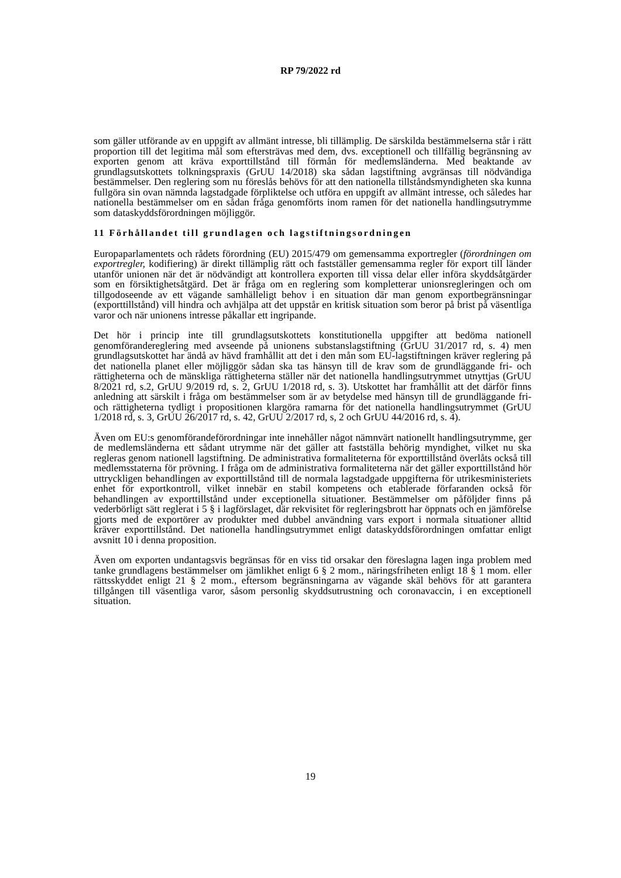RP 79/2022 rd
som gäller utförande av en uppgift av allmänt intresse, bli tillämplig. De särskilda bestämmelserna står i rätt proportion till det legitima mål som eftersträvas med dem, dvs. exceptionell och tillfällig begränsning av exporten genom att kräva exporttillstånd till förmån för medlemsländerna. Med beaktande av grundlagsutskottets tolkningspraxis (GrUU 14/2018) ska sådan lagstiftning avgränsas till nödvändiga bestämmelser. Den reglering som nu föreslås behövs för att den nationella tillståndsmyndigheten ska kunna fullgöra sin ovan nämnda lagstadgade förpliktelse och utföra en uppgift av allmänt intresse, och således har nationella bestämmelser om en sådan fråga genomförts inom ramen för det nationella handlingsutrymme som dataskyddsförordningen möjliggör.
11 Förhållandet till grundlagen och lagstiftningsordningen
Europaparlamentets och rådets förordning (EU) 2015/479 om gemensamma exportregler (förordningen om exportregler, kodifiering) är direkt tillämplig rätt och fastställer gemensamma regler för export till länder utanför unionen när det är nödvändigt att kontrollera exporten till vissa delar eller införa skyddsåtgärder som en försiktighetsåtgärd. Det är fråga om en reglering som kompletterar unionsregleringen och om tillgodoseende av ett vägande samhälleligt behov i en situation där man genom exportbegränsningar (exporttillstånd) vill hindra och avhjälpa att det uppstår en kritisk situation som beror på brist på väsentliga varor och när unionens intresse påkallar ett ingripande.
Det hör i princip inte till grundlagsutskottets konstitutionella uppgifter att bedöma nationell genomförandereglering med avseende på unionens substanslagstiftning (GrUU 31/2017 rd, s. 4) men grundlagsutskottet har ändå av hävd framhållit att det i den mån som EU-lagstiftningen kräver reglering på det nationella planet eller möjliggör sådan ska tas hänsyn till de krav som de grundläggande fri- och rättigheterna och de mänskliga rättigheterna ställer när det nationella handlingsutrymmet utnyttjas (GrUU 8/2021 rd, s.2, GrUU 9/2019 rd, s. 2, GrUU 1/2018 rd, s. 3). Utskottet har framhållit att det därför finns anledning att särskilt i fråga om bestämmelser som är av betydelse med hänsyn till de grundläggande fri- och rättigheterna tydligt i propositionen klargöra ramarna för det nationella handlingsutrymmet (GrUU 1/2018 rd, s. 3, GrUU 26/2017 rd, s. 42, GrUU 2/2017 rd, s, 2 och GrUU 44/2016 rd, s. 4).
Även om EU:s genomförandeförordningar inte innehåller något nämnvärt nationellt handlingsutrymme, ger de medlemsländerna ett sådant utrymme när det gäller att fastställa behörig myndighet, vilket nu ska regleras genom nationell lagstiftning. De administrativa formaliteterna för exporttillstånd överlåts också till medlemsstaterna för prövning. I fråga om de administrativa formaliteterna när det gäller exporttillstånd hör uttryckligen behandlingen av exporttillstånd till de normala lagstadgade uppgifterna för utrikesministeriets enhet för exportkontroll, vilket innebär en stabil kompetens och etablerade förfaranden också för behandlingen av exporttillstånd under exceptionella situationer. Bestämmelser om påföljder finns på vederbörligt sätt reglerat i 5 § i lagförslaget, där rekvisitet för regleringsbrott har öppnats och en jämförelse gjorts med de exportörer av produkter med dubbel användning vars export i normala situationer alltid kräver exporttillstånd. Det nationella handlingsutrymmet enligt dataskyddsförordningen omfattar enligt avsnitt 10 i denna proposition.
Även om exporten undantagsvis begränsas för en viss tid orsakar den föreslagna lagen inga problem med tanke grundlagens bestämmelser om jämlikhet enligt 6 § 2 mom., näringsfriheten enligt 18 § 1 mom. eller rättsskyddet enligt 21 § 2 mom., eftersom begränsningarna av vägande skäl behövs för att garantera tillgången till väsentliga varor, såsom personlig skyddsutrustning och coronavaccin, i en exceptionell situation.
19